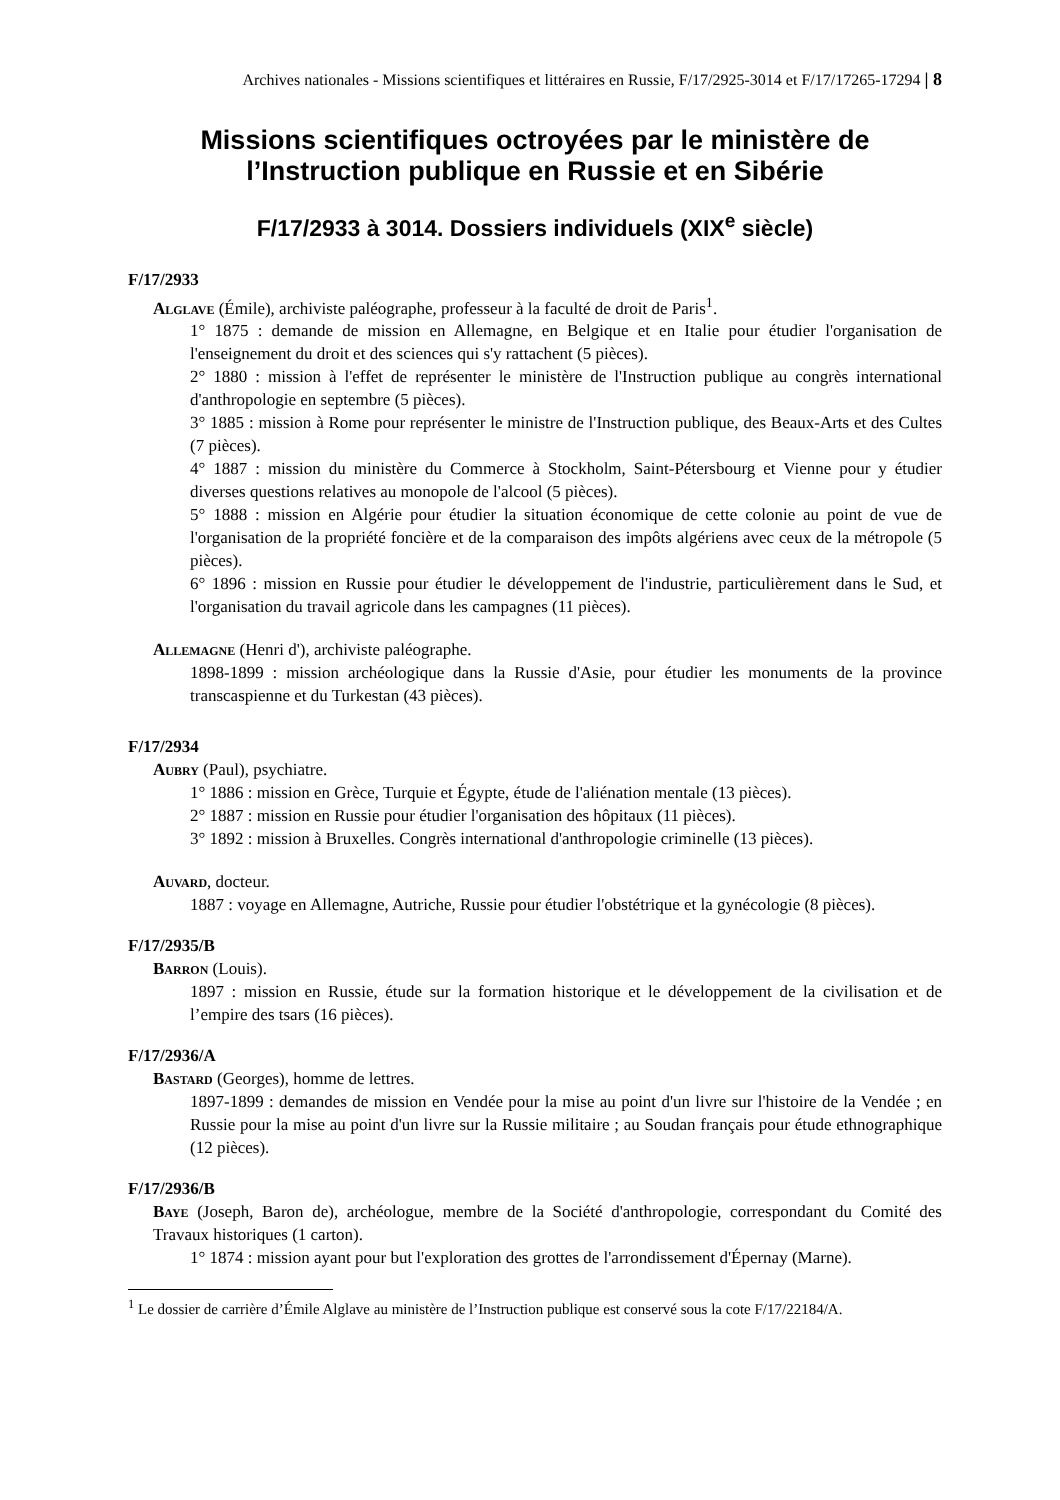Archives nationales - Missions scientifiques et littéraires en Russie, F/17/2925-3014 et F/17/17265-17294 | 8
Missions scientifiques octroyées par le ministère de l’Instruction publique en Russie et en Sibérie
F/17/2933 à 3014. Dossiers individuels (XIX<sup>e</sup> siècle)
F/17/2933
Alglave (Émile), archiviste paléographe, professeur à la faculté de droit de Paris<sup>1</sup>.
1° 1875 : demande de mission en Allemagne, en Belgique et en Italie pour étudier l'organisation de l'enseignement du droit et des sciences qui s'y rattachent (5 pièces).
2° 1880 : mission à l'effet de représenter le ministère de l'Instruction publique au congrès international d'anthropologie en septembre (5 pièces).
3° 1885 : mission à Rome pour représenter le ministre de l'Instruction publique, des Beaux-Arts et des Cultes (7 pièces).
4° 1887 : mission du ministère du Commerce à Stockholm, Saint-Pétersbourg et Vienne pour y étudier diverses questions relatives au monopole de l'alcool (5 pièces).
5° 1888 : mission en Algérie pour étudier la situation économique de cette colonie au point de vue de l'organisation de la propriété foncière et de la comparaison des impôts algériens avec ceux de la métropole (5 pièces).
6° 1896 : mission en Russie pour étudier le développement de l'industrie, particulièrement dans le Sud, et l'organisation du travail agricole dans les campagnes (11 pièces).
Allemagne (Henri d'), archiviste paléographe.
1898-1899 : mission archéologique dans la Russie d'Asie, pour étudier les monuments de la province transcaspienne et du Turkestan (43 pièces).
F/17/2934
Aubry (Paul), psychiatre.
1° 1886 : mission en Grèce, Turquie et Égypte, étude de l'aliénation mentale (13 pièces).
2° 1887 : mission en Russie pour étudier l'organisation des hôpitaux (11 pièces).
3° 1892 : mission à Bruxelles. Congrès international d'anthropologie criminelle (13 pièces).
Auvard, docteur.
1887 : voyage en Allemagne, Autriche, Russie pour étudier l'obstétrique et la gynécologie (8 pièces).
F/17/2935/B
Barron (Louis).
1897 : mission en Russie, étude sur la formation historique et le développement de la civilisation et de l’empire des tsars (16 pièces).
F/17/2936/A
Bastard (Georges), homme de lettres.
1897-1899 : demandes de mission en Vendée pour la mise au point d'un livre sur l'histoire de la Vendée ; en Russie pour la mise au point d'un livre sur la Russie militaire ; au Soudan français pour étude ethnographique (12 pièces).
F/17/2936/B
Baye (Joseph, Baron de), archéologue, membre de la Société d'anthropologie, correspondant du Comité des Travaux historiques (1 carton).
1° 1874 : mission ayant pour but l'exploration des grottes de l'arrondissement d'Épernay (Marne).
<sup>1</sup> Le dossier de carrière d’Émile Alglave au ministère de l’Instruction publique est conservé sous la cote F/17/22184/A.